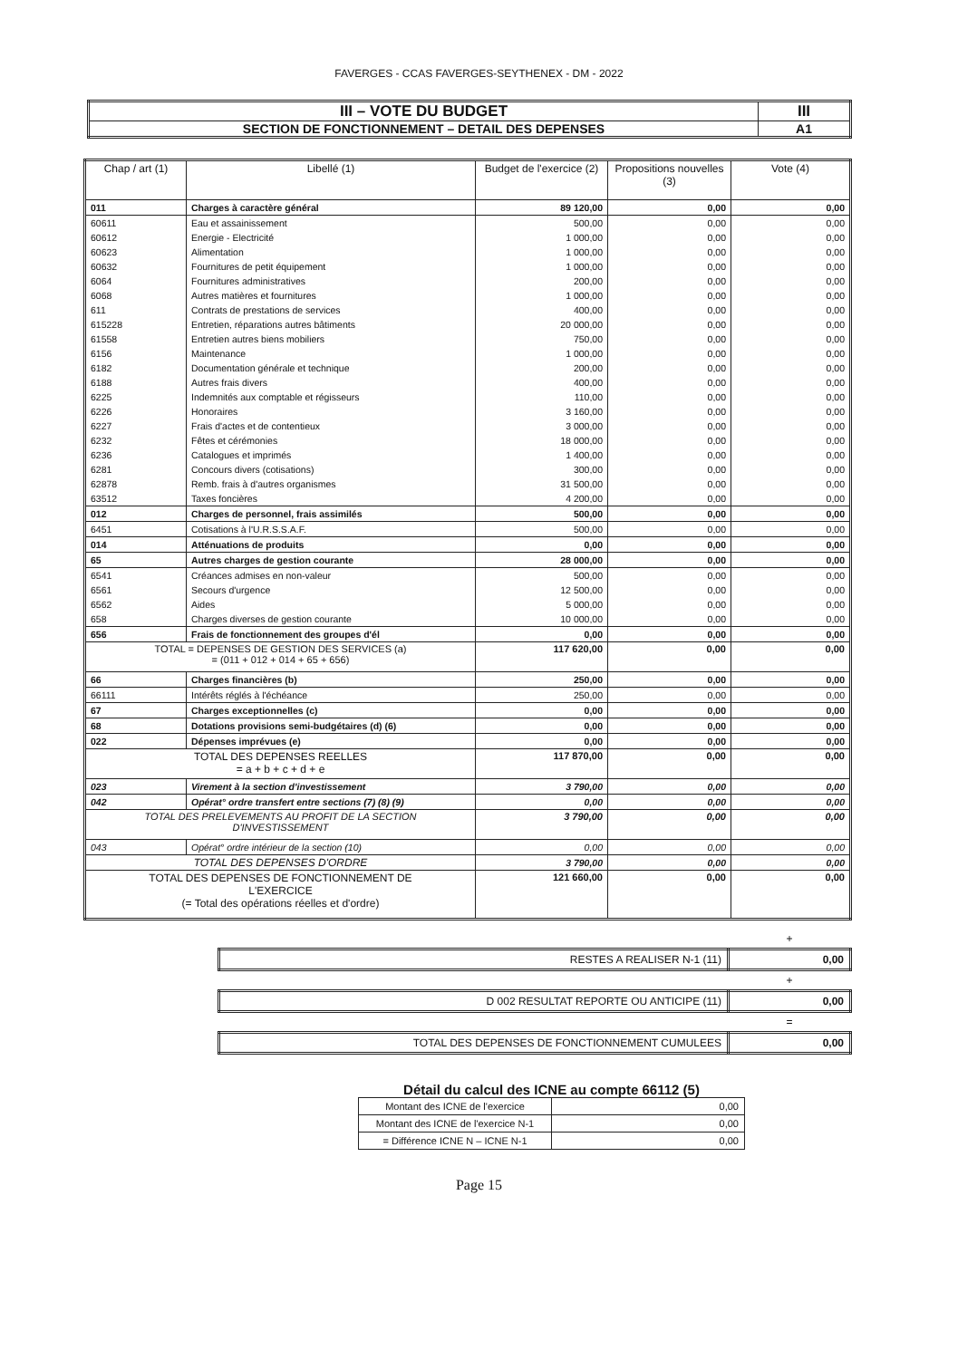FAVERGES - CCAS FAVERGES-SEYTHENEX - DM - 2022
| III – VOTE DU BUDGET | III |
| SECTION DE FONCTIONNEMENT – DETAIL DES DEPENSES | A1 |
| Chap / art (1) | Libellé (1) | Budget de l'exercice (2) | Propositions nouvelles (3) | Vote (4) |
| --- | --- | --- | --- | --- |
| 011 | Charges à caractère général | 89 120,00 | 0,00 | 0,00 |
| 60611 | Eau et assainissement | 500,00 | 0,00 | 0,00 |
| 60612 | Energie - Electricité | 1 000,00 | 0,00 | 0,00 |
| 60623 | Alimentation | 1 000,00 | 0,00 | 0,00 |
| 60632 | Fournitures de petit équipement | 1 000,00 | 0,00 | 0,00 |
| 6064 | Fournitures administratives | 200,00 | 0,00 | 0,00 |
| 6068 | Autres matières et fournitures | 1 000,00 | 0,00 | 0,00 |
| 611 | Contrats de prestations de services | 400,00 | 0,00 | 0,00 |
| 615228 | Entretien, réparations autres bâtiments | 20 000,00 | 0,00 | 0,00 |
| 61558 | Entretien autres biens mobiliers | 750,00 | 0,00 | 0,00 |
| 6156 | Maintenance | 1 000,00 | 0,00 | 0,00 |
| 6182 | Documentation générale et technique | 200,00 | 0,00 | 0,00 |
| 6188 | Autres frais divers | 400,00 | 0,00 | 0,00 |
| 6225 | Indemnités aux comptable et régisseurs | 110,00 | 0,00 | 0,00 |
| 6226 | Honoraires | 3 160,00 | 0,00 | 0,00 |
| 6227 | Frais d'actes et de contentieux | 3 000,00 | 0,00 | 0,00 |
| 6232 | Fêtes et cérémonies | 18 000,00 | 0,00 | 0,00 |
| 6236 | Catalogues et imprimés | 1 400,00 | 0,00 | 0,00 |
| 6281 | Concours divers (cotisations) | 300,00 | 0,00 | 0,00 |
| 62878 | Remb. frais à d'autres organismes | 31 500,00 | 0,00 | 0,00 |
| 63512 | Taxes foncières | 4 200,00 | 0,00 | 0,00 |
| 012 | Charges de personnel, frais assimilés | 500,00 | 0,00 | 0,00 |
| 6451 | Cotisations à l'U.R.S.S.A.F. | 500,00 | 0,00 | 0,00 |
| 014 | Atténuations de produits | 0,00 | 0,00 | 0,00 |
| 65 | Autres charges de gestion courante | 28 000,00 | 0,00 | 0,00 |
| 6541 | Créances admises en non-valeur | 500,00 | 0,00 | 0,00 |
| 6561 | Secours d'urgence | 12 500,00 | 0,00 | 0,00 |
| 6562 | Aides | 5 000,00 | 0,00 | 0,00 |
| 658 | Charges diverses de gestion courante | 10 000,00 | 0,00 | 0,00 |
| 656 | Frais de fonctionnement des groupes d'él | 0,00 | 0,00 | 0,00 |
| TOTAL = DEPENSES DE GESTION DES SERVICES (a) = (011 + 012 + 014 + 65 + 656) | | 117 620,00 | 0,00 | 0,00 |
| 66 | Charges financières (b) | 250,00 | 0,00 | 0,00 |
| 66111 | Intérêts réglés à l'échéance | 250,00 | 0,00 | 0,00 |
| 67 | Charges exceptionnelles (c) | 0,00 | 0,00 | 0,00 |
| 68 | Dotations provisions semi-budgétaires (d) (6) | 0,00 | 0,00 | 0,00 |
| 022 | Dépenses imprévues (e) | 0,00 | 0,00 | 0,00 |
| TOTAL DES DEPENSES REELLES = a + b + c + d + e | | 117 870,00 | 0,00 | 0,00 |
| 023 | Virement à la section d'investissement | 3 790,00 | 0,00 | 0,00 |
| 042 | Opérat° ordre transfert entre sections (7) (8) (9) | 0,00 | 0,00 | 0,00 |
| TOTAL DES PRELEVEMENTS AU PROFIT DE LA SECTION D'INVESTISSEMENT | | 3 790,00 | 0,00 | 0,00 |
| 043 | Opérat° ordre intérieur de la section (10) | 0,00 | 0,00 | 0,00 |
| TOTAL DES DEPENSES D'ORDRE | | 3 790,00 | 0,00 | 0,00 |
| TOTAL DES DEPENSES DE FONCTIONNEMENT DE L'EXERCICE (= Total des opérations réelles et d'ordre) | | 121 660,00 | 0,00 | 0,00 |
| | + |
| RESTES A REALISER N-1 (11) | 0,00 |
| | + |
| D 002 RESULTAT REPORTE OU ANTICIPE (11) | 0,00 |
| | = |
| TOTAL DES DEPENSES DE FONCTIONNEMENT CUMULEES | 0,00 |
Détail du calcul des ICNE au compte 66112 (5)
| Montant des ICNE de l'exercice | 0,00 |
| Montant des ICNE de l'exercice N-1 | 0,00 |
| = Différence ICNE N – ICNE N-1 | 0,00 |
Page 15